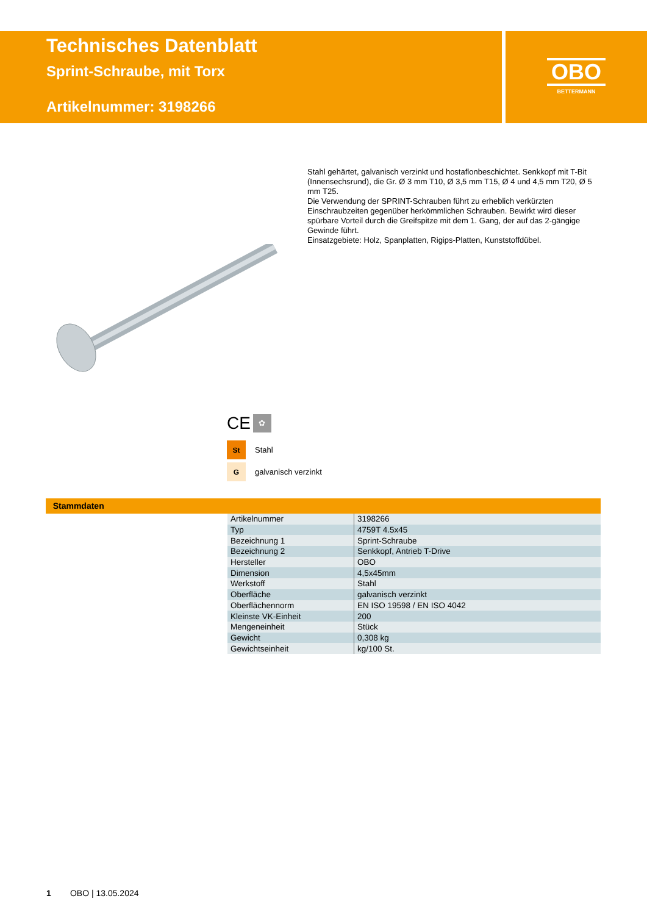Technisches Datenblatt
Sprint-Schraube, mit Torx
Artikelnummer: 3198266
OBO
BETTERMANN
Stahl gehärtet, galvanisch verzinkt und hostaflonbeschichtet. Senkkopf mit T-Bit (Innensechsrund), die Gr. Ø 3 mm T10, Ø 3,5 mm T15, Ø 4 und 4,5 mm T20, Ø 5 mm T25.
Die Verwendung der SPRINT-Schrauben führt zu erheblich verkürzten Einschraubzeiten gegenüber herkömmlichen Schrauben. Bewirkt wird dieser spürbare Vorteil durch die Greifspitze mit dem 1. Gang, der auf das 2-gängige Gewinde führt.
Einsatzgebiete: Holz, Spanplatten, Rigips-Platten, Kunststoffdübel.
CE ✿
St
Stahl
G
galvanisch verzinkt
Stammdaten
| Artikelnummer | 3198266 |
| Typ | 4759T 4.5x45 |
| Bezeichnung 1 | Sprint-Schraube |
| Bezeichnung 2 | Senkkopf, Antrieb T-Drive |
| Hersteller | OBO |
| Dimension | 4,5x45mm |
| Werkstoff | Stahl |
| Oberfläche | galvanisch verzinkt |
| Oberflächennorm | EN ISO 19598 / EN ISO 4042 |
| Kleinste VK-Einheit | 200 |
| Mengeneinheit | Stück |
| Gewicht | 0,308 kg |
| Gewichtseinheit | kg/100 St. |
1 OBO | 13.05.2024